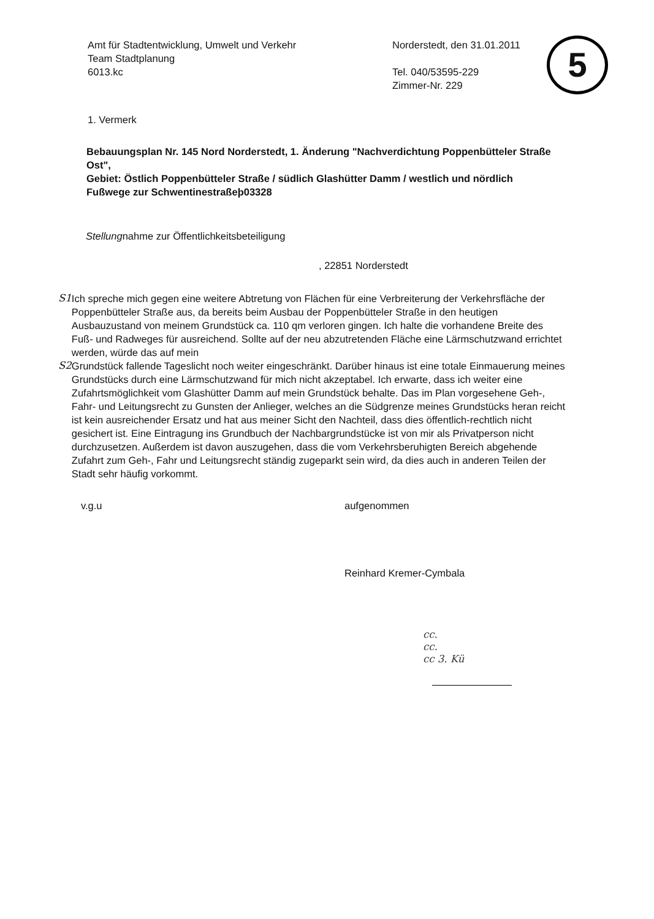5
Amt für Stadtentwicklung, Umwelt und Verkehr
Team Stadtplanung
6013.kc
Norderstedt, den 31.01.2011
Tel. 040/53595-229
Zimmer-Nr. 229
1. Vermerk
Bebauungsplan Nr. 145 Nord Norderstedt, 1. Änderung "Nachverdichtung Poppenbütteler Straße Ost",
Gebiet: Östlich Poppenbütteler Straße / südlich Glashütter Damm / westlich und nördlich Fußwege zur Schwentinestraßeþ03328
Stellungnahme zur Öffentlichkeitsbeteiligung
, 22851 Norderstedt
S1 Ich spreche mich gegen eine weitere Abtretung von Flächen für eine Verbreiterung der Verkehrsfläche der Poppenbütteler Straße aus, da bereits beim Ausbau der Poppenbütteler Straße in den heutigen Ausbauzustand von meinem Grundstück ca. 110 qm verloren gingen. Ich halte die vorhandene Breite des Fuß- und Radweges für ausreichend. Sollte auf der neu abzutretenden Fläche eine Lärmschutzwand errichtet werden, würde das auf mein
S2 Grundstück fallende Tageslicht noch weiter eingeschränkt. Darüber hinaus ist eine totale Einmauerung meines Grundstücks durch eine Lärmschutzwand für mich nicht akzeptabel. Ich erwarte, dass ich weiter eine Zufahrtsmöglichkeit vom Glashütter Damm auf mein Grundstück behalte. Das im Plan vorgesehene Geh-, Fahr- und Leitungsrecht zu Gunsten der Anlieger, welches an die Südgrenze meines Grundstücks heran reicht ist kein ausreichender Ersatz und hat aus meiner Sicht den Nachteil, dass dies öffentlich-rechtlich nicht gesichert ist. Eine Eintragung ins Grundbuch der Nachbargrundstücke ist von mir als Privatperson nicht durchzusetzen. Außerdem ist davon auszugehen, dass die vom Verkehrsberuhigten Bereich abgehende Zufahrt zum Geh-, Fahr und Leitungsrecht ständig zugeparkt sein wird, da dies auch in anderen Teilen der Stadt sehr häufig vorkommt.
v.g.u aufgenommen
Reinhard Kremer-Cymbala
cc.
cc.
cc 3. Kü